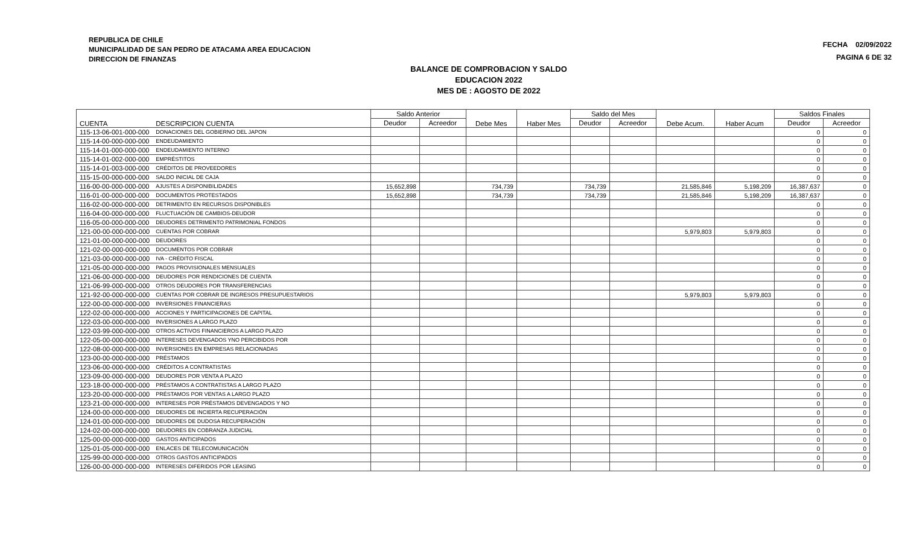REPUBLICA DE CHILE
MUNICIPALIDAD DE SAN PEDRO DE ATACAMA AREA EDUCACION
DIRECCION DE FINANZAS
FECHA 02/09/2022
PAGINA 6 DE 32
BALANCE DE COMPROBACION Y SALDO
EDUCACION 2022
MES DE : AGOSTO DE 2022
| CUENTA | DESCRIPCION CUENTA | Saldo Anterior | | Debe Mes | Haber Mes | Saldo del Mes | | Debe Acum. | Haber Acum | Saldos Finales | |
| --- | --- | --- | --- | --- | --- | --- | --- | --- | --- | --- | --- |
| | | Deudor | Acreedor | | | Deudor | Acreedor | | | Deudor | Acreedor |
| 115-13-06-001-000-000 | DONACIONES DEL GOBIERNO DEL JAPON | | | | | | | | | 0 | 0 |
| 115-14-00-000-000-000 | ENDEUDAMIENTO | | | | | | | | | 0 | 0 |
| 115-14-01-000-000-000 | ENDEUDAMIENTO INTERNO | | | | | | | | | 0 | 0 |
| 115-14-01-002-000-000 | EMPRÉSTITOS | | | | | | | | | 0 | 0 |
| 115-14-01-003-000-000 | CRÉDITOS DE PROVEEDORES | | | | | | | | | 0 | 0 |
| 115-15-00-000-000-000 | SALDO INICIAL DE CAJA | | | | | | | | | 0 | 0 |
| 116-00-00-000-000-000 | AJUSTES A DISPONIBILIDADES | 15,652,898 | | 734,739 | | 734,739 | | 21,585,846 | 5,198,209 | 16,387,637 | 0 |
| 116-01-00-000-000-000 | DOCUMENTOS PROTESTADOS | 15,652,898 | | 734,739 | | 734,739 | | 21,585,846 | 5,198,209 | 16,387,637 | 0 |
| 116-02-00-000-000-000 | DETRIMENTO EN RECURSOS DISPONIBLES | | | | | | | | | 0 | 0 |
| 116-04-00-000-000-000 | FLUCTUACIÓN DE CAMBIOS-DEUDOR | | | | | | | | | 0 | 0 |
| 116-05-00-000-000-000 | DEUDORES DETRIMENTO PATRIMONIAL FONDOS | | | | | | | | | 0 | 0 |
| 121-00-00-000-000-000 | CUENTAS POR COBRAR | | | | | | | 5,979,803 | 5,979,803 | 0 | 0 |
| 121-01-00-000-000-000 | DEUDORES | | | | | | | | | 0 | 0 |
| 121-02-00-000-000-000 | DOCUMENTOS POR COBRAR | | | | | | | | | 0 | 0 |
| 121-03-00-000-000-000 | IVA - CRÉDITO FISCAL | | | | | | | | | 0 | 0 |
| 121-05-00-000-000-000 | PAGOS PROVISIONALES MENSUALES | | | | | | | | | 0 | 0 |
| 121-06-00-000-000-000 | DEUDORES POR RENDICIONES DE CUENTA | | | | | | | | | 0 | 0 |
| 121-06-99-000-000-000 | OTROS DEUDORES POR TRANSFERENCIAS | | | | | | | | | 0 | 0 |
| 121-92-00-000-000-000 | CUENTAS POR COBRAR DE INGRESOS PRESUPUESTARIOS | | | | | | | 5,979,803 | 5,979,803 | 0 | 0 |
| 122-00-00-000-000-000 | INVERSIONES FINANCIERAS | | | | | | | | | 0 | 0 |
| 122-02-00-000-000-000 | ACCIONES Y PARTICIPACIONES DE CAPITAL | | | | | | | | | 0 | 0 |
| 122-03-00-000-000-000 | INVERSIONES A LARGO PLAZO | | | | | | | | | 0 | 0 |
| 122-03-99-000-000-000 | OTROS ACTIVOS FINANCIEROS A LARGO PLAZO | | | | | | | | | 0 | 0 |
| 122-05-00-000-000-000 | INTERESES DEVENGADOS YNO PERCIBIDOS POR | | | | | | | | | 0 | 0 |
| 122-08-00-000-000-000 | INVERSIONES EN EMPRESAS RELACIONADAS | | | | | | | | | 0 | 0 |
| 123-00-00-000-000-000 | PRÉSTAMOS | | | | | | | | | 0 | 0 |
| 123-06-00-000-000-000 | CRÉDITOS A CONTRATISTAS | | | | | | | | | 0 | 0 |
| 123-09-00-000-000-000 | DEUDORES POR VENTA A PLAZO | | | | | | | | | 0 | 0 |
| 123-18-00-000-000-000 | PRÉSTAMOS A CONTRATISTAS A LARGO PLAZO | | | | | | | | | 0 | 0 |
| 123-20-00-000-000-000 | PRÉSTAMOS POR VENTAS A LARGO PLAZO | | | | | | | | | 0 | 0 |
| 123-21-00-000-000-000 | INTERESES POR PRÉSTAMOS DEVENGADOS Y NO | | | | | | | | | 0 | 0 |
| 124-00-00-000-000-000 | DEUDORES DE INCIERTA RECUPERACIÓN | | | | | | | | | 0 | 0 |
| 124-01-00-000-000-000 | DEUDORES DE DUDOSA RECUPERACIÓN | | | | | | | | | 0 | 0 |
| 124-02-00-000-000-000 | DEUDORES EN COBRANZA JUDICIAL | | | | | | | | | 0 | 0 |
| 125-00-00-000-000-000 | GASTOS ANTICIPADOS | | | | | | | | | 0 | 0 |
| 125-01-05-000-000-000 | ENLACES DE TELECOMUNICACIÓN | | | | | | | | | 0 | 0 |
| 125-99-00-000-000-000 | OTROS GASTOS ANTICIPADOS | | | | | | | | | 0 | 0 |
| 126-00-00-000-000-000 | INTERESES DIFERIDOS POR LEASING | | | | | | | | | 0 | 0 |